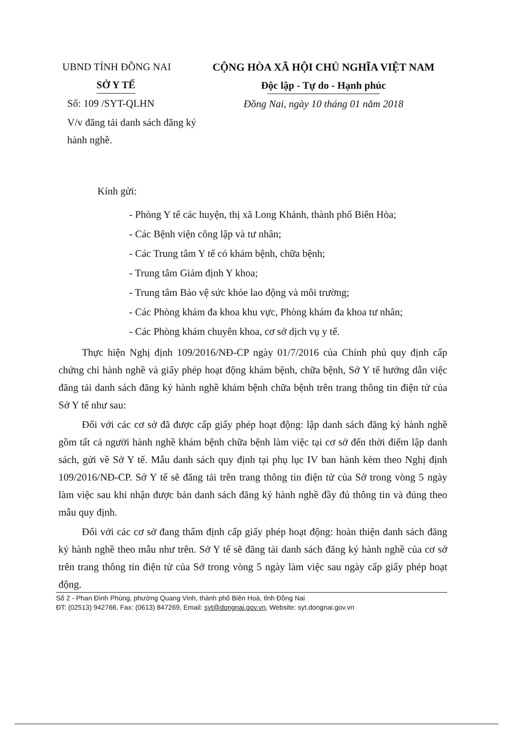UBND TỈNH ĐỒNG NAI
SỞ Y TẾ
Số: 109 /SYT-QLHN
V/v đăng tải danh sách đăng ký hành nghề.
CỘNG HÒA XÃ HỘI CHỦ NGHĨA VIỆT NAM
Độc lập - Tự do - Hạnh phúc
Đồng Nai, ngày 10 tháng 01 năm 2018
Kính gửi:
- Phòng Y tế các huyện, thị xã Long Khánh, thành phố Biên Hòa;
- Các Bệnh viện công lập và tư nhân;
- Các Trung tâm Y tế có khám bệnh, chữa bệnh;
- Trung tâm Giám định Y khoa;
- Trung tâm Bảo vệ sức khỏe lao động và môi trường;
- Các Phòng khám đa khoa khu vực, Phòng khám đa khoa tư nhân;
- Các Phòng khám chuyên khoa, cơ sở dịch vụ y tế.
Thực hiện Nghị định 109/2016/NĐ-CP ngày 01/7/2016 của Chính phủ quy định cấp chứng chỉ hành nghề và giấy phép hoạt động khám bệnh, chữa bệnh, Sở Y tế hướng dẫn việc đăng tải danh sách đăng ký hành nghề khám bệnh chữa bệnh trên trang thông tin điện tử của Sở Y tế như sau:
Đối với các cơ sở đã được cấp giấy phép hoạt động: lập danh sách đăng ký hành nghề gồm tất cả người hành nghề khám bệnh chữa bệnh làm việc tại cơ sở đến thời điểm lập danh sách, gửi về Sở Y tế. Mẫu danh sách quy định tại phụ lục IV ban hành kèm theo Nghị định 109/2016/NĐ-CP. Sở Y tế sẽ đăng tải trên trang thông tin điện tử của Sở trong vòng 5 ngày làm việc sau khi nhận được bản danh sách đăng ký hành nghề đầy đủ thông tin và đúng theo mẫu quy định.
Đối với các cơ sở đang thẩm định cấp giấy phép hoạt động: hoàn thiện danh sách đăng ký hành nghề theo mẫu như trên. Sở Y tế sẽ đăng tải danh sách đăng ký hành nghề của cơ sở trên trang thông tin điện tử của Sở trong vòng 5 ngày làm việc sau ngày cấp giấy phép hoạt động.
Số 2 - Phan Đình Phùng, phường Quang Vinh, thành phố Biên Hoà, tỉnh Đồng Nai
ĐT: (02513) 942766, Fax: (0613) 847269, Email: syt@dongnai.gov.vn, Website: syt.dongnai.gov.vn